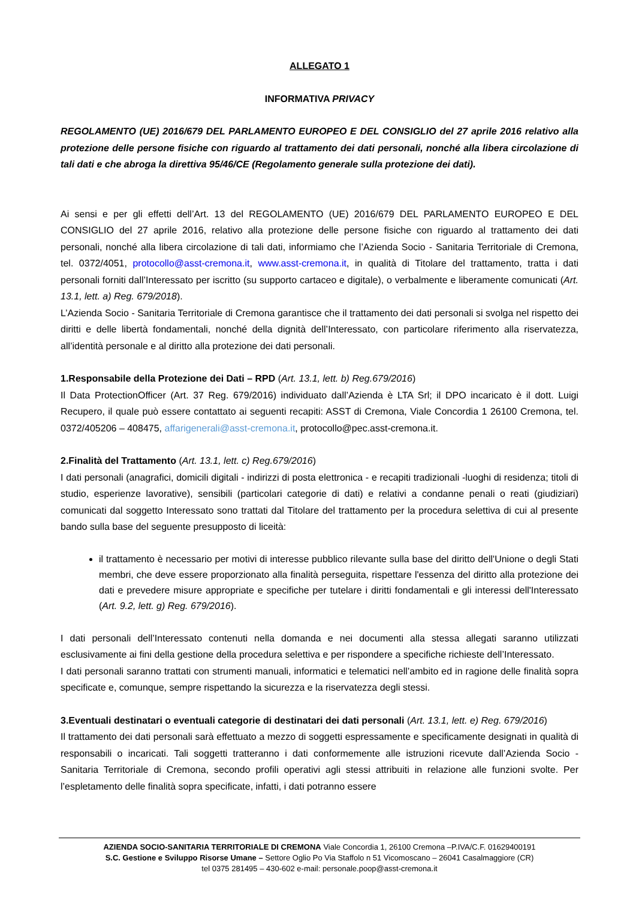ALLEGATO 1
INFORMATIVA PRIVACY
REGOLAMENTO (UE) 2016/679 DEL PARLAMENTO EUROPEO E DEL CONSIGLIO del 27 aprile 2016 relativo alla protezione delle persone fisiche con riguardo al trattamento dei dati personali, nonché alla libera circolazione di tali dati e che abroga la direttiva 95/46/CE (Regolamento generale sulla protezione dei dati).
Ai sensi e per gli effetti dell’Art. 13 del REGOLAMENTO (UE) 2016/679 DEL PARLAMENTO EUROPEO E DEL CONSIGLIO del 27 aprile 2016, relativo alla protezione delle persone fisiche con riguardo al trattamento dei dati personali, nonché alla libera circolazione di tali dati, informiamo che l’Azienda Socio - Sanitaria Territoriale di Cremona, tel. 0372/4051, protocollo@asst-cremona.it, www.asst-cremona.it, in qualità di Titolare del trattamento, tratta i dati personali forniti dall’Interessato per iscritto (su supporto cartaceo e digitale), o verbalmente e liberamente comunicati (Art. 13.1, lett. a) Reg. 679/2018).
L’Azienda Socio - Sanitaria Territoriale di Cremona garantisce che il trattamento dei dati personali si svolga nel rispetto dei diritti e delle libertà fondamentali, nonché della dignità dell’Interessato, con particolare riferimento alla riservatezza, all’identità personale e al diritto alla protezione dei dati personali.
1.Responsabile della Protezione dei Dati – RPD (Art. 13.1, lett. b) Reg.679/2016)
Il Data ProtectionOfficer (Art. 37 Reg. 679/2016) individuato dall’Azienda è LTA Srl; il DPO incaricato è il dott. Luigi Recupero, il quale può essere contattato ai seguenti recapiti: ASST di Cremona, Viale Concordia 1 26100 Cremona, tel. 0372/405206 – 408475, affarigenerali@asst-cremona.it, protocollo@pec.asst-cremona.it.
2.Finalità del Trattamento (Art. 13.1, lett. c) Reg.679/2016)
I dati personali (anagrafici, domicili digitali - indirizzi di posta elettronica - e recapiti tradizionali -luoghi di residenza; titoli di studio, esperienze lavorative), sensibili (particolari categorie di dati) e relativi a condanne penali o reati (giudiziari) comunicati dal soggetto Interessato sono trattati dal Titolare del trattamento per la procedura selettiva di cui al presente bando sulla base del seguente presupposto di liceità:
il trattamento è necessario per motivi di interesse pubblico rilevante sulla base del diritto dell'Unione o degli Stati membri, che deve essere proporzionato alla finalità perseguita, rispettare l'essenza del diritto alla protezione dei dati e prevedere misure appropriate e specifiche per tutelare i diritti fondamentali e gli interessi dell'Interessato (Art. 9.2, lett. g) Reg. 679/2016).
I dati personali dell’Interessato contenuti nella domanda e nei documenti alla stessa allegati saranno utilizzati esclusivamente ai fini della gestione della procedura selettiva e per rispondere a specifiche richieste dell’Interessato.
I dati personali saranno trattati con strumenti manuali, informatici e telematici nell’ambito ed in ragione delle finalità sopra specificate e, comunque, sempre rispettando la sicurezza e la riservatezza degli stessi.
3.Eventuali destinatari o eventuali categorie di destinatari dei dati personali (Art. 13.1, lett. e) Reg. 679/2016)
Il trattamento dei dati personali sarà effettuato a mezzo di soggetti espressamente e specificamente designati in qualità di responsabili o incaricati. Tali soggetti tratteranno i dati conformemente alle istruzioni ricevute dall’Azienda Socio - Sanitaria Territoriale di Cremona, secondo profili operativi agli stessi attribuiti in relazione alle funzioni svolte. Per l’espletamento delle finalità sopra specificate, infatti, i dati potranno essere
AZIENDA SOCIO-SANITARIA TERRITORIALE DI CREMONA Viale Concordia 1, 26100 Cremona –P.IVA/C.F. 01629400191
S.C. Gestione e Sviluppo Risorse Umane – Settore Oglio Po Via Staffolo n 51 Vicomoscano – 26041 Casalmaggiore (CR)
tel 0375 281495 – 430-602 e-mail: personale.poop@asst-cremona.it